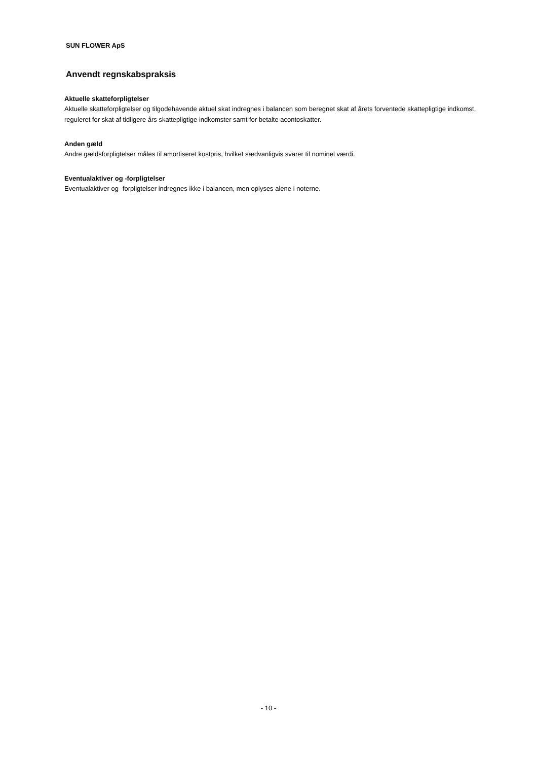SUN FLOWER ApS
Anvendt regnskabspraksis
Aktuelle skatteforpligtelser
Aktuelle skatteforpligtelser og tilgodehavende aktuel skat indregnes i balancen som beregnet skat af årets forventede skattepligtige indkomst, reguleret for skat af tidligere års skattepligtige indkomster samt for betalte acontoskatter.
Anden gæld
Andre gældsforpligtelser måles til amortiseret kostpris, hvilket sædvanligvis svarer til nominel værdi.
Eventualaktiver og -forpligtelser
Eventualaktiver og -forpligtelser indregnes ikke i balancen, men oplyses alene i noterne.
- 10 -